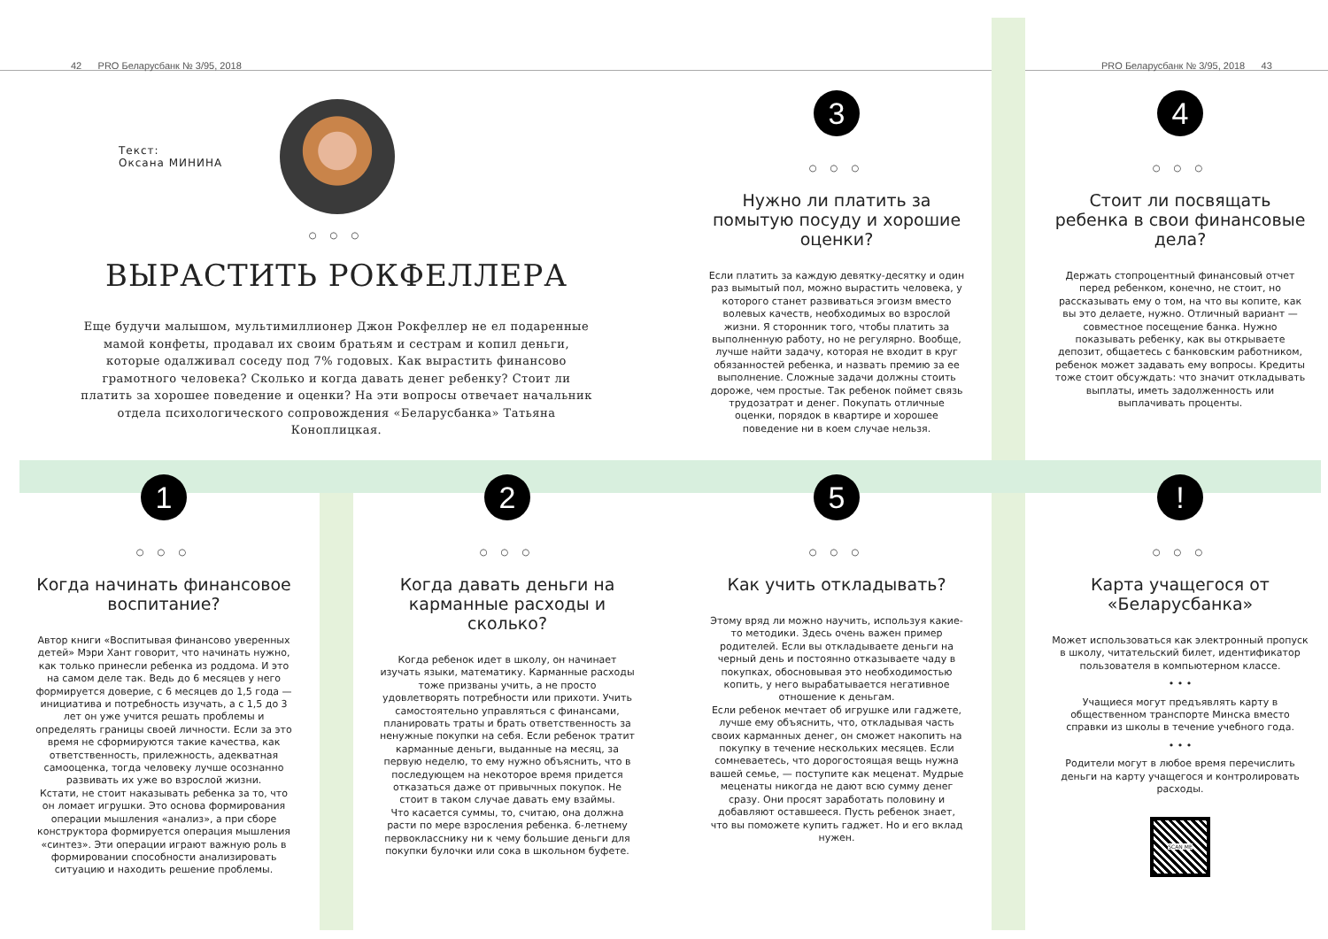42 PRO Беларусбанк № 3/95, 2018
PRO Беларусбанк № 3/95, 2018 43
Текст:
Оксана МИНИНА
○ ○ ○
ВЫРАСТИТЬ РОКФЕЛЛЕРА
Еще будучи малышом, мультимиллионер Джон Рокфеллер не ел подаренные мамой конфеты, продавал их своим братьям и сестрам и копил деньги, которые одалживал соседу под 7% годовых. Как вырастить финансово грамотного человека? Сколько и когда давать денег ребенку? Стоит ли платить за хорошее поведение и оценки? На эти вопросы отвечает начальник отдела психологического сопровождения «Беларусбанка» Татьяна Коноплицкая.
3
○ ○ ○
Нужно ли платить за помытую посуду и хорошие оценки?
Если платить за каждую девятку-десятку и один раз вымытый пол, можно вырастить человека, у которого станет развиваться эгоизм вместо волевых качеств, необходимых во взрослой жизни. Я сторонник того, чтобы платить за выполненную работу, но не регулярно. Вообще, лучше найти задачу, которая не входит в круг обязанностей ребенка, и назвать премию за ее выполнение. Сложные задачи должны стоить дороже, чем простые. Так ребенок поймет связь трудозатрат и денег. Покупать отличные оценки, порядок в квартире и хорошее поведение ни в коем случае нельзя.
4
○ ○ ○
Стоит ли посвящать ребенка в свои финансовые дела?
Держать стопроцентный финансовый отчет перед ребенком, конечно, не стоит, но рассказывать ему о том, на что вы копите, как вы это делаете, нужно. Отличный вариант — совместное посещение банка. Нужно показывать ребенку, как вы открываете депозит, общаетесь с банковским работником, ребенок может задавать ему вопросы. Кредиты тоже стоит обсуждать: что значит откладывать выплаты, иметь задолженность или выплачивать проценты.
1
○ ○ ○
Когда начинать финансовое воспитание?
Автор книги «Воспитывая финансово уверенных детей» Мэри Хант говорит, что начинать нужно, как только принесли ребенка из роддома. И это на самом деле так. Ведь до 6 месяцев у него формируется доверие, с 6 месяцев до 1,5 года — инициатива и потребность изучать, а с 1,5 до 3 лет он уже учится решать проблемы и определять границы своей личности. Если за это время не сформируются такие качества, как ответственность, прилежность, адекватная самооценка, тогда человеку лучше осознанно развивать их уже во взрослой жизни.
Кстати, не стоит наказывать ребенка за то, что он ломает игрушки. Это основа формирования операции мышления «анализ», а при сборе конструктора формируется операция мышления «синтез». Эти операции играют важную роль в формировании способности анализировать ситуацию и находить решение проблемы.
2
○ ○ ○
Когда давать деньги на карманные расходы и сколько?
Когда ребенок идет в школу, он начинает изучать языки, математику. Карманные расходы тоже призваны учить, а не просто удовлетворять потребности или прихоти. Учить самостоятельно управляться с финансами, планировать траты и брать ответственность за ненужные покупки на себя. Если ребенок тратит карманные деньги, выданные на месяц, за первую неделю, то ему нужно объяснить, что в последующем на некоторое время придется отказаться даже от привычных покупок. Не стоит в таком случае давать ему взаймы.
Что касается суммы, то, считаю, она должна расти по мере взросления ребенка. 6-летнему первокласснику ни к чему большие деньги для покупки булочки или сока в школьном буфете.
5
○ ○ ○
Как учить откладывать?
Этому вряд ли можно научить, используя какие-то методики. Здесь очень важен пример родителей. Если вы откладываете деньги на черный день и постоянно отказываете чаду в покупках, обосновывая это необходимостью копить, у него вырабатывается негативное отношение к деньгам.
Если ребенок мечтает об игрушке или гаджете, лучше ему объяснить, что, откладывая часть своих карманных денег, он сможет накопить на покупку в течение нескольких месяцев. Если сомневаетесь, что дорогостоящая вещь нужна вашей семье, — поступите как меценат. Мудрые меценаты никогда не дают всю сумму денег сразу. Они просят заработать половину и добавляют оставшееся. Пусть ребенок знает, что вы поможете купить гаджет. Но и его вклад нужен.
!
○ ○ ○
Карта учащегося от «Беларусбанка»
Может использоваться как электронный пропуск в школу, читательский билет, идентификатор пользователя в компьютерном классе.
• • •
Учащиеся могут предъявлять карту в общественном транспорте Минска вместо справки из школы в течение учебного года.
• • •
Родители могут в любое время перечислить деньги на карту учащегося и контролировать расходы.
SCAN ME